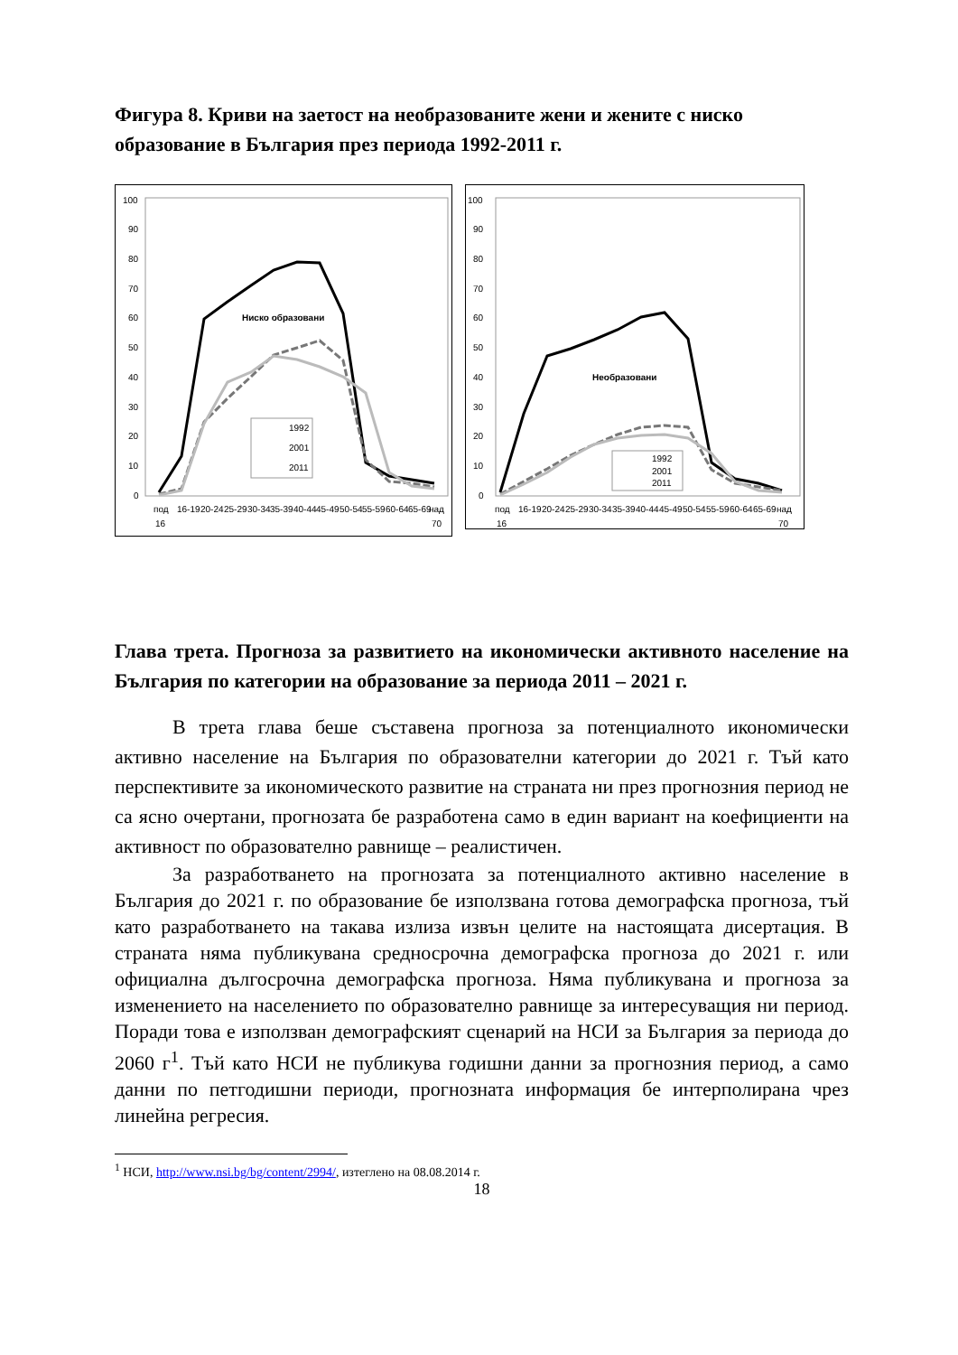Фигура 8. Криви на заетост на необразованите жени и жените с ниско образование в България през периода 1992-2011 г.
100
90
80
70
60
50
40
30
20
10
0
Ниско образовани
1992
2001
2011
под
16-19
20-24
25-29
30-34
35-39
40-44
45-49
50-54
55-59
60-64
65-69
над
16
70
100
90
80
70
60
50
40
30
20
10
0
Необразовани
1992
2001
2011
под
16-19
20-24
25-29
30-34
35-39
40-44
45-49
50-54
55-59
60-64
65-69
над
16
70
Глава трета. Прогноза за развитието на икономически активното население на България по категории на образование за периода 2011 – 2021 г.
В трета глава беше съставена прогноза за потенциалното икономически активно население на България по образователни категории до 2021 г. Тъй като перспективите за икономическото развитие на страната ни през прогнозния период не са ясно очертани, прогнозата бе разработена само в един вариант на коефициенти на активност по образователно равнище – реалистичен.
За разработването на прогнозата за потенциалното активно население в България до 2021 г. по образование бе използвана готова демографска прогноза, тъй като разработването на такава излиза извън целите на настоящата дисертация. В страната няма публикувана средносрочна демографска прогноза до 2021 г. или официална дългосрочна демографска прогноза. Няма публикувана и прогноза за изменението на населението по образователно равнище за интересуващия ни период. Поради това е използван демографският сценарий на НСИ за България за периода до 2060 г<sup>1</sup>. Тъй като НСИ не публикува годишни данни за прогнозния период, а само данни по петгодишни периоди, прогнозната информация бе интерполирана чрез линейна регресия.
<sup>1</sup> НСИ, http://www.nsi.bg/bg/content/2994/, изтеглено на 08.08.2014 г.
18